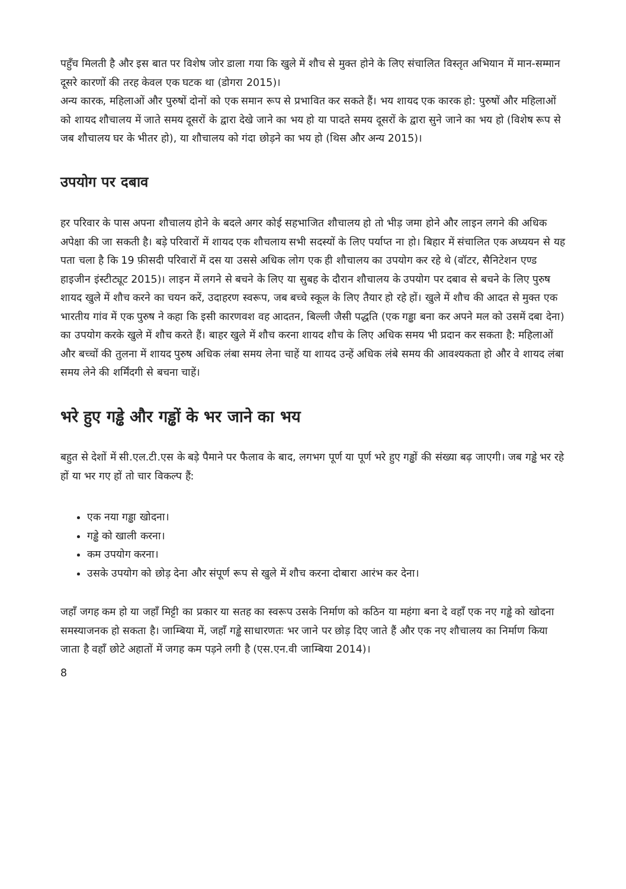पहुँच मिलती है और इस बात पर विशेष जोर डाला गया कि खुले में शौच से मुक्त होने के लिए संचालित विस्तृत अभियान में मान-सम्मान दूसरे कारणों की तरह केवल एक घटक था (डोगरा 2015)।
अन्य कारक, महिलाओं और पुरुषों दोनों को एक समान रूप से प्रभावित कर सकते हैं। भय शायद एक कारक हो: पुरुषों और महिलाओं को शायद शौचालय में जाते समय दूसरों के द्वारा देखे जाने का भय हो या पादते समय दूसरों के द्वारा सुने जाने का भय हो (विशेष रूप से जब शौचालय घर के भीतर हो), या शौचालय को गंदा छोड़ने का भय हो (थिस और अन्य 2015)।
उपयोग पर दबाव
हर परिवार के पास अपना शौचालय होने के बदले अगर कोई सहभाजित शौचालय हो तो भीड़ जमा होने और लाइन लगने की अधिक अपेक्षा की जा सकती है। बड़े परिवारों में शायद एक शौचलाय सभी सदस्यों के लिए पर्याप्त ना हो। बिहार में संचालित एक अध्ययन से यह पता चला है कि 19 फ़ीसदी परिवारों में दस या उससे अधिक लोग एक ही शौचालय का उपयोग कर रहे थे (वॉटर, सैनिटेशन एण्ड हाइजीन इंस्टीट्यूट 2015)। लाइन में लगने से बचने के लिए या सुबह के दौरान शौचालय के उपयोग पर दबाव से बचने के लिए पुरुष शायद खुले में शौच करने का चयन करें, उदाहरण स्वरूप, जब बच्चे स्कूल के लिए तैयार हो रहे हों। खुले में शौच की आदत से मुक्त एक भारतीय गांव में एक पुरुष ने कहा कि इसी कारणवश वह आदतन, बिल्ली जैसी पद्धति (एक गड्ढा बना कर अपने मल को उसमें दबा देना) का उपयोग करके खुले में शौच करते हैं। बाहर खुले में शौच करना शायद शौच के लिए अधिक समय भी प्रदान कर सकता है: महिलाओं और बच्चों की तुलना में शायद पुरुष अधिक लंबा समय लेना चाहें या शायद उन्हें अधिक लंबे समय की आवश्यकता हो और वे शायद लंबा समय लेने की शर्मिंदगी से बचना चाहें।
भरे हुए गड्ढे और गड्ढों के भर जाने का भय
बहुत से देशों में सी.एल.टी.एस के बड़े पैमाने पर फैलाव के बाद, लगभग पूर्ण या पूर्ण भरे हुए गड्ढों की संख्या बढ़ जाएगी। जब गड्ढे भर रहे हों या भर गए हों तो चार विकल्प हैं:
एक नया गड्ढा खोदना।
गड्ढे को खाली करना।
कम उपयोग करना।
उसके उपयोग को छोड़ देना और संपूर्ण रूप से खुले में शौच करना दोबारा आरंभ कर देना।
जहाँ जगह कम हो या जहाँ मिट्टी का प्रकार या सतह का स्वरूप उसके निर्माण को कठिन या महंगा बना दे वहाँ एक नए गड्ढे को खोदना समस्याजनक हो सकता है। जाम्बिया में, जहाँ गड्ढे साधारणतः भर जाने पर छोड़ दिए जाते हैं और एक नए शौचालय का निर्माण किया जाता है वहाँ छोटे अहातों में जगह कम पड़ने लगी है (एस.एन.वी जाम्बिया 2014)।
8